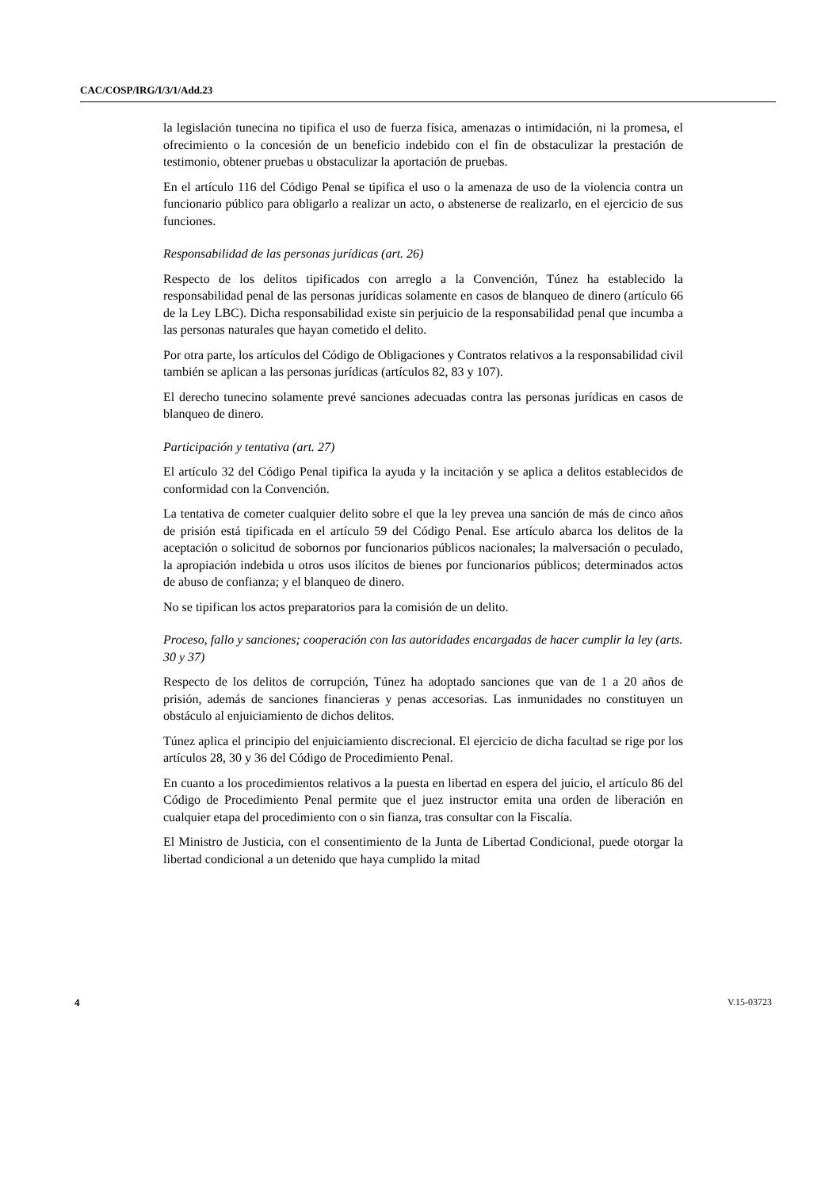CAC/COSP/IRG/I/3/1/Add.23
la legislación tunecina no tipifica el uso de fuerza física, amenazas o intimidación, ni la promesa, el ofrecimiento o la concesión de un beneficio indebido con el fin de obstaculizar la prestación de testimonio, obtener pruebas u obstaculizar la aportación de pruebas.
En el artículo 116 del Código Penal se tipifica el uso o la amenaza de uso de la violencia contra un funcionario público para obligarlo a realizar un acto, o abstenerse de realizarlo, en el ejercicio de sus funciones.
Responsabilidad de las personas jurídicas (art. 26)
Respecto de los delitos tipificados con arreglo a la Convención, Túnez ha establecido la responsabilidad penal de las personas jurídicas solamente en casos de blanqueo de dinero (artículo 66 de la Ley LBC). Dicha responsabilidad existe sin perjuicio de la responsabilidad penal que incumba a las personas naturales que hayan cometido el delito.
Por otra parte, los artículos del Código de Obligaciones y Contratos relativos a la responsabilidad civil también se aplican a las personas jurídicas (artículos 82, 83 y 107).
El derecho tunecino solamente prevé sanciones adecuadas contra las personas jurídicas en casos de blanqueo de dinero.
Participación y tentativa (art. 27)
El artículo 32 del Código Penal tipifica la ayuda y la incitación y se aplica a delitos establecidos de conformidad con la Convención.
La tentativa de cometer cualquier delito sobre el que la ley prevea una sanción de más de cinco años de prisión está tipificada en el artículo 59 del Código Penal. Ese artículo abarca los delitos de la aceptación o solicitud de sobornos por funcionarios públicos nacionales; la malversación o peculado, la apropiación indebida u otros usos ilícitos de bienes por funcionarios públicos; determinados actos de abuso de confianza; y el blanqueo de dinero.
No se tipifican los actos preparatorios para la comisión de un delito.
Proceso, fallo y sanciones; cooperación con las autoridades encargadas de hacer cumplir la ley (arts. 30 y 37)
Respecto de los delitos de corrupción, Túnez ha adoptado sanciones que van de 1 a 20 años de prisión, además de sanciones financieras y penas accesorias. Las inmunidades no constituyen un obstáculo al enjuiciamiento de dichos delitos.
Túnez aplica el principio del enjuiciamiento discrecional. El ejercicio de dicha facultad se rige por los artículos 28, 30 y 36 del Código de Procedimiento Penal.
En cuanto a los procedimientos relativos a la puesta en libertad en espera del juicio, el artículo 86 del Código de Procedimiento Penal permite que el juez instructor emita una orden de liberación en cualquier etapa del procedimiento con o sin fianza, tras consultar con la Fiscalía.
El Ministro de Justicia, con el consentimiento de la Junta de Libertad Condicional, puede otorgar la libertad condicional a un detenido que haya cumplido la mitad
4 V.15-03723